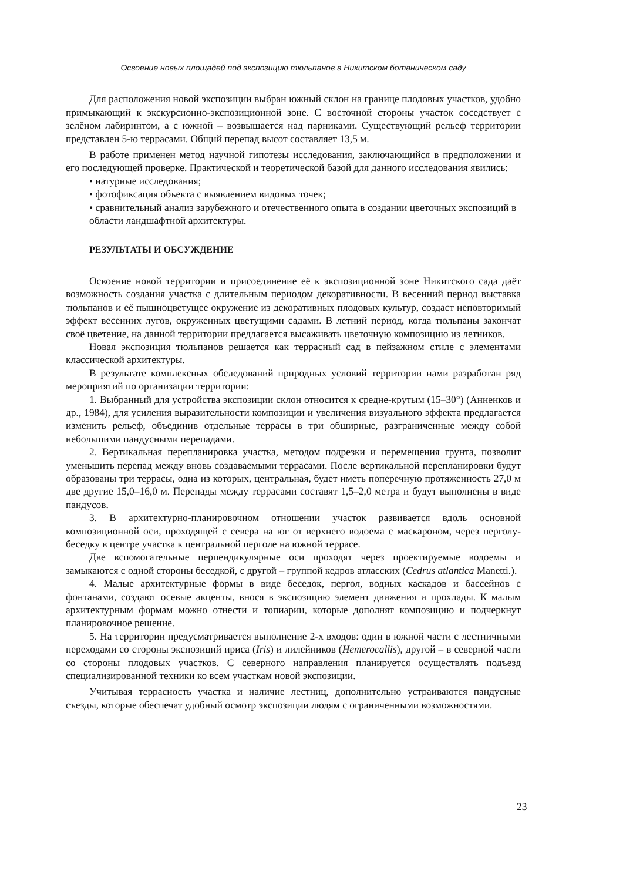Освоение новых площадей под экспозицию тюльпанов в Никитском ботаническом саду
Для расположения новой экспозиции выбран южный склон на границе плодовых участков, удобно примыкающий к экскурсионно-экспозиционной зоне. С восточной стороны участок соседствует с зелёном лабиринтом, а с южной – возвышается над парниками. Существующий рельеф территории представлен 5-ю террасами. Общий перепад высот составляет 13,5 м.
В работе применен метод научной гипотезы исследования, заключающийся в предположении и его последующей проверке. Практической и теоретической базой для данного исследования явились:
• натурные исследования;
• фотофиксация объекта с выявлением видовых точек;
• сравнительный анализ зарубежного и отечественного опыта в создании цветочных экспозиций в области ландшафтной архитектуры.
РЕЗУЛЬТАТЫ И ОБСУЖДЕНИЕ
Освоение новой территории и присоединение её к экспозиционной зоне Никитского сада даёт возможность создания участка с длительным периодом декоративности. В весенний период выставка тюльпанов и её пышноцветущее окружение из декоративных плодовых культур, создаст неповторимый эффект весенних лугов, окруженных цветущими садами. В летний период, когда тюльпаны закончат своё цветение, на данной территории предлагается высаживать цветочную композицию из летников.
Новая экспозиция тюльпанов решается как террасный сад в пейзажном стиле с элементами классической архитектуры.
В результате комплексных обследований природных условий территории нами разработан ряд мероприятий по организации территории:
1. Выбранный для устройства экспозиции склон относится к средне-крутым (15–30°) (Анненков и др., 1984), для усиления выразительности композиции и увеличения визуального эффекта предлагается изменить рельеф, объединив отдельные террасы в три обширные, разграниченные между собой небольшими пандусными перепадами.
2. Вертикальная перепланировка участка, методом подрезки и перемещения грунта, позволит уменьшить перепад между вновь создаваемыми террасами. После вертикальной перепланировки будут образованы три террасы, одна из которых, центральная, будет иметь поперечную протяженность 27,0 м две другие 15,0–16,0 м. Перепады между террасами составят 1,5–2,0 метра и будут выполнены в виде пандусов.
3. В архитектурно-планировочном отношении участок развивается вдоль основной композиционной оси, проходящей с севера на юг от верхнего водоема с маскароном, через перголу-беседку в центре участка к центральной перголе на южной террасе.
Две вспомогательные перпендикулярные оси проходят через проектируемые водоемы и замыкаются с одной стороны беседкой, с другой – группой кедров атласских (Cedrus atlantica Manetti.).
4. Малые архитектурные формы в виде беседок, пергол, водных каскадов и бассейнов с фонтанами, создают осевые акценты, внося в экспозицию элемент движения и прохлады. К малым архитектурным формам можно отнести и топиарии, которые дополнят композицию и подчеркнут планировочное решение.
5. На территории предусматривается выполнение 2-х входов: один в южной части с лестничными переходами со стороны экспозиций ириса (Iris) и лилейников (Hemerocallis), другой – в северной части со стороны плодовых участков. С северного направления планируется осуществлять подъезд специализированной техники ко всем участкам новой экспозиции.
Учитывая террасность участка и наличие лестниц, дополнительно устраиваются пандусные съезды, которые обеспечат удобный осмотр экспозиции людям с ограниченными возможностями.
23